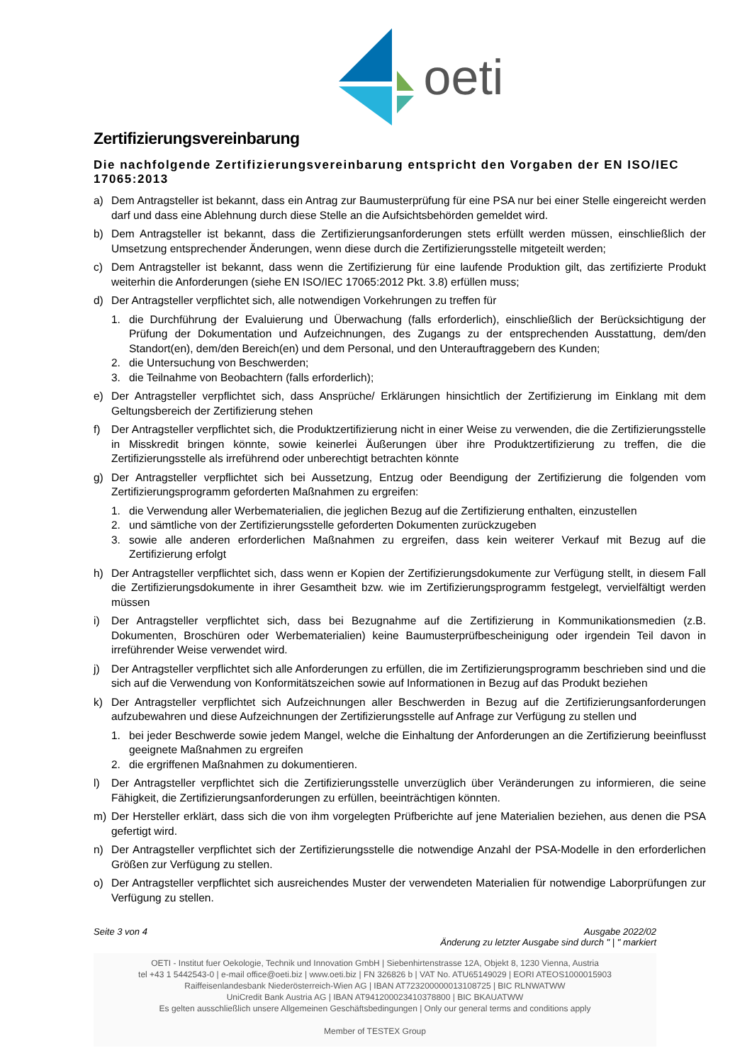oeti
Zertifizierungsvereinbarung
Die nachfolgende Zertifizierungsvereinbarung entspricht den Vorgaben der EN ISO/IEC 17065:2013
a) Dem Antragsteller ist bekannt, dass ein Antrag zur Baumusterprüfung für eine PSA nur bei einer Stelle eingereicht werden darf und dass eine Ablehnung durch diese Stelle an die Aufsichtsbehörden gemeldet wird.
b) Dem Antragsteller ist bekannt, dass die Zertifizierungsanforderungen stets erfüllt werden müssen, einschließlich der Umsetzung entsprechender Änderungen, wenn diese durch die Zertifizierungsstelle mitgeteilt werden;
c) Dem Antragsteller ist bekannt, dass wenn die Zertifizierung für eine laufende Produktion gilt, das zertifizierte Produkt weiterhin die Anforderungen (siehe EN ISO/IEC 17065:2012 Pkt. 3.8) erfüllen muss;
d) Der Antragsteller verpflichtet sich, alle notwendigen Vorkehrungen zu treffen für
1. die Durchführung der Evaluierung und Überwachung (falls erforderlich), einschließlich der Berücksichtigung der Prüfung der Dokumentation und Aufzeichnungen, des Zugangs zu der entsprechenden Ausstattung, dem/den Standort(en), dem/den Bereich(en) und dem Personal, und den Unterauftraggebern des Kunden;
2. die Untersuchung von Beschwerden;
3. die Teilnahme von Beobachtern (falls erforderlich);
e) Der Antragsteller verpflichtet sich, dass Ansprüche/ Erklärungen hinsichtlich der Zertifizierung im Einklang mit dem Geltungsbereich der Zertifizierung stehen
f) Der Antragsteller verpflichtet sich, die Produktzertifizierung nicht in einer Weise zu verwenden, die die Zertifizierungsstelle in Misskredit bringen könnte, sowie keinerlei Äußerungen über ihre Produktzertifizierung zu treffen, die die Zertifizierungsstelle als irreführend oder unberechtigt betrachten könnte
g) Der Antragsteller verpflichtet sich bei Aussetzung, Entzug oder Beendigung der Zertifizierung die folgenden vom Zertifizierungsprogramm geforderten Maßnahmen zu ergreifen:
1. die Verwendung aller Werbematerialien, die jeglichen Bezug auf die Zertifizierung enthalten, einzustellen
2. und sämtliche von der Zertifizierungsstelle geforderten Dokumenten zurückzugeben
3. sowie alle anderen erforderlichen Maßnahmen zu ergreifen, dass kein weiterer Verkauf mit Bezug auf die Zertifizierung erfolgt
h) Der Antragsteller verpflichtet sich, dass wenn er Kopien der Zertifizierungsdokumente zur Verfügung stellt, in diesem Fall die Zertifizierungsdokumente in ihrer Gesamtheit bzw. wie im Zertifizierungsprogramm festgelegt, vervielfältigt werden müssen
i) Der Antragsteller verpflichtet sich, dass bei Bezugnahme auf die Zertifizierung in Kommunikationsmedien (z.B. Dokumenten, Broschüren oder Werbematerialien) keine Baumusterprüfbescheinigung oder irgendein Teil davon in irreführender Weise verwendet wird.
j) Der Antragsteller verpflichtet sich alle Anforderungen zu erfüllen, die im Zertifizierungsprogramm beschrieben sind und die sich auf die Verwendung von Konformitätszeichen sowie auf Informationen in Bezug auf das Produkt beziehen
k) Der Antragsteller verpflichtet sich Aufzeichnungen aller Beschwerden in Bezug auf die Zertifizierungsanforderungen aufzubewahren und diese Aufzeichnungen der Zertifizierungsstelle auf Anfrage zur Verfügung zu stellen und
1. bei jeder Beschwerde sowie jedem Mangel, welche die Einhaltung der Anforderungen an die Zertifizierung beeinflusst geeignete Maßnahmen zu ergreifen
2. die ergriffenen Maßnahmen zu dokumentieren.
l) Der Antragsteller verpflichtet sich die Zertifizierungsstelle unverzüglich über Veränderungen zu informieren, die seine Fähigkeit, die Zertifizierungsanforderungen zu erfüllen, beeinträchtigen könnten.
m) Der Hersteller erklärt, dass sich die von ihm vorgelegten Prüfberichte auf jene Materialien beziehen, aus denen die PSA gefertigt wird.
n) Der Antragsteller verpflichtet sich der Zertifizierungsstelle die notwendige Anzahl der PSA-Modelle in den erforderlichen Größen zur Verfügung zu stellen.
o) Der Antragsteller verpflichtet sich ausreichendes Muster der verwendeten Materialien für notwendige Laborprüfungen zur Verfügung zu stellen.
Seite 3 von 4 Ausgabe 2022/02
Änderung zu letzter Ausgabe sind durch " | " markiert
OETI - Institut fuer Oekologie, Technik und Innovation GmbH | Siebenhirtenstrasse 12A, Objekt 8, 1230 Vienna, Austria
tel +43 1 5442543-0 | e-mail office@oeti.biz | www.oeti.biz | FN 326826 b | VAT No. ATU65149029 | EORI ATEOS1000015903
Raiffeisenlandesbank Niederösterreich-Wien AG | IBAN AT723200000013108725 | BIC RLNWATWW
UniCredit Bank Austria AG | IBAN AT941200023410378800 | BIC BKAUATWW
Es gelten ausschließlich unsere Allgemeinen Geschäftsbedingungen | Only our general terms and conditions apply
Member of TESTEX Group